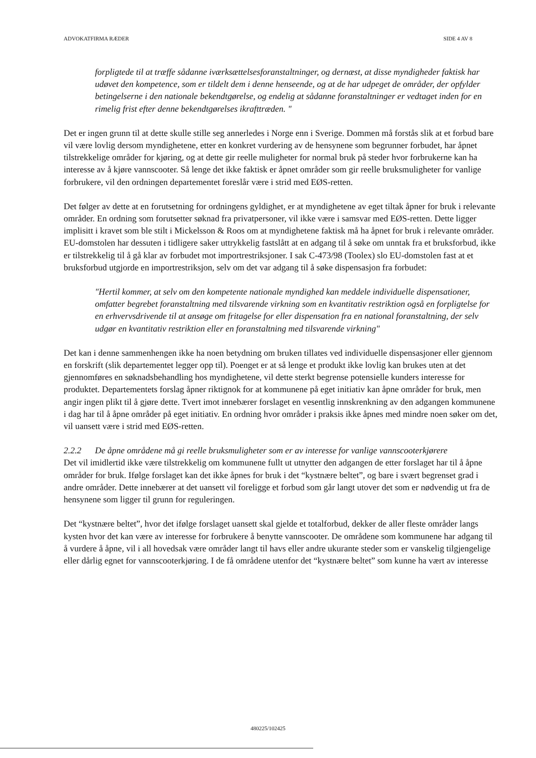ADVOKATFIRMA RÆDER SIDE 4 AV 8
forpligtede til at træffe sådanne iværksættelsesforanstaltninger, og dernæst, at disse myndigheder faktisk har udøvet den kompetence, som er tildelt dem i denne henseende, og at de har udpeget de områder, der opfylder betingelserne i den nationale bekendtgørelse, og endelig at sådanne foranstaltninger er vedtaget inden for en rimelig frist efter denne bekendtgørelses ikrafttræden. "
Det er ingen grunn til at dette skulle stille seg annerledes i Norge enn i Sverige. Dommen må forstås slik at et forbud bare vil være lovlig dersom myndighetene, etter en konkret vurdering av de hensynene som begrunner forbudet, har åpnet tilstrekkelige områder for kjøring, og at dette gir reelle muligheter for normal bruk på steder hvor forbrukerne kan ha interesse av å kjøre vannscooter. Så lenge det ikke faktisk er åpnet områder som gir reelle bruksmuligheter for vanlige forbrukere, vil den ordningen departementet foreslår være i strid med EØS-retten.
Det følger av dette at en forutsetning for ordningens gyldighet, er at myndighetene av eget tiltak åpner for bruk i relevante områder. En ordning som forutsetter søknad fra privatpersoner, vil ikke være i samsvar med EØS-retten. Dette ligger implisitt i kravet som ble stilt i Mickelsson & Roos om at myndighetene faktisk må ha åpnet for bruk i relevante områder. EU-domstolen har dessuten i tidligere saker uttrykkelig fastslått at en adgang til å søke om unntak fra et bruksforbud, ikke er tilstrekkelig til å gå klar av forbudet mot importrestriksjoner. I sak C-473/98 (Toolex) slo EU-domstolen fast at et bruksforbud utgjorde en importrestriksjon, selv om det var adgang til å søke dispensasjon fra forbudet:
"Hertil kommer, at selv om den kompetente nationale myndighed kan meddele individuelle dispensationer, omfatter begrebet foranstaltning med tilsvarende virkning som en kvantitativ restriktion også en forpligtelse for en erhvervsdrivende til at ansøge om fritagelse for eller dispensation fra en national foranstaltning, der selv udgør en kvantitativ restriktion eller en foranstaltning med tilsvarende virkning"
Det kan i denne sammenhengen ikke ha noen betydning om bruken tillates ved individuelle dispensasjoner eller gjennom en forskrift (slik departementet legger opp til). Poenget er at så lenge et produkt ikke lovlig kan brukes uten at det gjennomføres en søknadsbehandling hos myndighetene, vil dette sterkt begrense potensielle kunders interesse for produktet. Departementets forslag åpner riktignok for at kommunene på eget initiativ kan åpne områder for bruk, men angir ingen plikt til å gjøre dette. Tvert imot innebærer forslaget en vesentlig innskrenkning av den adgangen kommunene i dag har til å åpne områder på eget initiativ. En ordning hvor områder i praksis ikke åpnes med mindre noen søker om det, vil uansett være i strid med EØS-retten.
2.2.2 De åpne områdene må gi reelle bruksmuligheter som er av interesse for vanlige vannscooterkjørere
Det vil imidlertid ikke være tilstrekkelig om kommunene fullt ut utnytter den adgangen de etter forslaget har til å åpne områder for bruk. Ifølge forslaget kan det ikke åpnes for bruk i det “kystnære beltet”, og bare i svært begrenset grad i andre områder. Dette innebærer at det uansett vil foreligge et forbud som går langt utover det som er nødvendig ut fra de hensynene som ligger til grunn for reguleringen.
Det “kystnære beltet”, hvor det ifølge forslaget uansett skal gjelde et totalforbud, dekker de aller fleste områder langs kysten hvor det kan være av interesse for forbrukere å benytte vannscooter. De områdene som kommunene har adgang til å vurdere å åpne, vil i all hovedsak være områder langt til havs eller andre ukurante steder som er vanskelig tilgjengelige eller dårlig egnet for vannscooterkjøring. I de få områdene utenfor det “kystnære beltet” som kunne ha vært av interesse
480225/102425